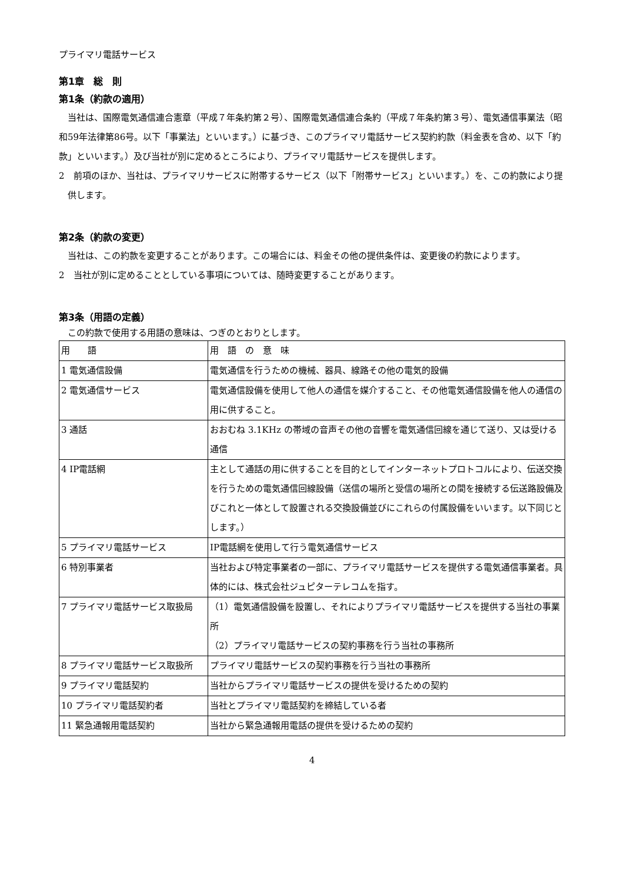プライマリ電話サービス
第1章　総　則
第1条（約款の適用）
当社は、国際電気通信連合憲章（平成７年条約第２号）、国際電気通信連合条約（平成７年条約第３号）、電気通信事業法（昭和59年法律第86号。以下「事業法」といいます。）に基づき、このプライマリ電話サービス契約約款（料金表を含め、以下「約款」といいます。）及び当社が別に定めるところにより、プライマリ電話サービスを提供します。
2　前項のほか、当社は、プライマリサービスに附帯するサービス（以下「附帯サービス」といいます。）を、この約款により提供します。
第2条（約款の変更）
当社は、この約款を変更することがあります。この場合には、料金その他の提供条件は、変更後の約款によります。
2　当社が別に定めることとしている事項については、随時変更することがあります。
第3条（用語の定義）
この約款で使用する用語の意味は、つぎのとおりとします。
| 用 語 | 用 語 の 意 味 |
| 1 電気通信設備 | 電気通信を行うための機械、器具、線路その他の電気的設備 |
| 2 電気通信サービス | 電気通信設備を使用して他人の通信を媒介すること、その他電気通信設備を他人の通信の用に供すること。 |
| 3 通話 | おおむね 3.1KHz の帯域の音声その他の音響を電気通信回線を通じて送り、又は受ける通信 |
| 4 IP電話網 | 主として通話の用に供することを目的としてインターネットプロトコルにより、伝送交換を行うための電気通信回線設備（送信の場所と受信の場所との間を接続する伝送路設備及びこれと一体として設置される交換設備並びにこれらの付属設備をいいます。以下同じとします。） |
| 5 プライマリ電話サービス | IP電話網を使用して行う電気通信サービス |
| 6 特別事業者 | 当社および特定事業者の一部に、プライマリ電話サービスを提供する電気通信事業者。具体的には、株式会社ジュピターテレコムを指す。 |
| 7 プライマリ電話サービス取扱局 | （1）電気通信設備を設置し、それによりプライマリ電話サービスを提供する当社の事業所 （2）プライマリ電話サービスの契約事務を行う当社の事務所 |
| 8 プライマリ電話サービス取扱所 | プライマリ電話サービスの契約事務を行う当社の事務所 |
| 9 プライマリ電話契約 | 当社からプライマリ電話サービスの提供を受けるための契約 |
| 10 プライマリ電話契約者 | 当社とプライマリ電話契約を締結している者 |
| 11 緊急通報用電話契約 | 当社から緊急通報用電話の提供を受けるための契約 |
4